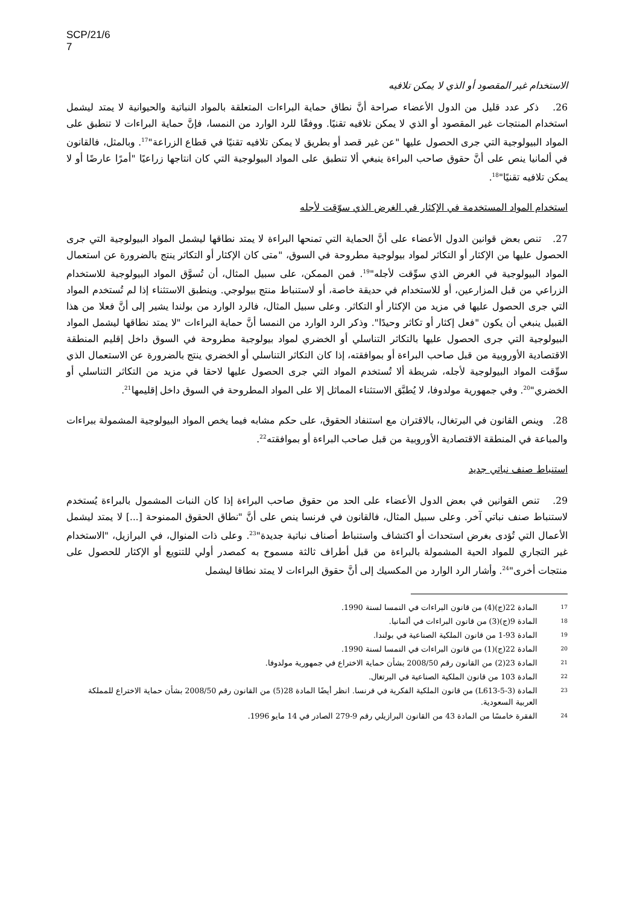SCP/21/6
7
الاستخدام غير المقصود أو الذي لا يمكن تلافيه
26. ذكر عدد قليل من الدول الأعضاء صراحة أنَّ نطاق حماية البراءات المتعلقة بالمواد النباتية والحيوانية لا يمتد ليشمل استخدام المنتجات غير المقصود أو الذي لا يمكن تلافيه تقنيًا. ووفقًا للرد الوارد من النمسا، فإنَّ حماية البراءات لا تنطبق على المواد البيولوجية التي جرى الحصول عليها "عن غير قصد أو بطريق لا يمكن تلافيه تقنيًا في قطاع الزراعة"<sup>17</sup>. وبالمثل، فالقانون في ألمانيا ينص على أنَّ حقوق صاحب البراءة ينبغي ألا تنطبق على المواد البيولوجية التي كان انتاجها زراعيًا "أمرًا عارضًا أو لا يمكن تلافيه تقنيًا"<sup>18</sup>.
استخدام المواد المستخدمة في الإكثار في الغرض الذي سوّقت لأجله
27. تنص بعض قوانين الدول الأعضاء على أنَّ الحماية التي تمنحها البراءة لا يمتد نطاقها ليشمل المواد البيولوجية التي جرى الحصول عليها من الإكثار أو التكاثر لمواد بيولوجية مطروحة في السوق، "متى كان الإكثار أو التكاثر ينتج بالضرورة عن استعمال المواد البيولوجية في الغرض الذي سوِّقت لأجله"<sup>19</sup>. فمن الممكن، على سبيل المثال، أن تُسوَّق المواد البيولوجية للاستخدام الزراعي من قبل المزارعين، أو للاستخدام في حديقة خاصة، أو لاستنباط منتج بيولوجي. وينطبق الاستثناء إذا لم تُستخدم المواد التي جرى الحصول عليها في مزيد من الإكثار أو التكاثر. وعلى سبيل المثال، فالرد الوارد من بولندا يشير إلى أنَّ فعلا من هذا القبيل ينبغي أن يكون "فعل إكثار أو تكاثر وحيدًا". وذكر الرد الوارد من النمسا أنَّ حماية البراءات "لا يمتد نطاقها ليشمل المواد البيولوجية التي جرى الحصول عليها بالتكاثر التناسلي أو الخضري لمواد بيولوجية مطروحة في السوق داخل إقليم المنطقة الاقتصادية الأوروبية من قبل صاحب البراءة أو بموافقته، إذا كان التكاثر التناسلي أو الخضري ينتج بالضرورة عن الاستعمال الذي سوِّقت المواد البيولوجية لأجله، شريطة ألا تُستخدم المواد التي جرى الحصول عليها لاحقا في مزيد من التكاثر التناسلي أو الخضري"<sup>20</sup>. وفي جمهورية مولدوفا، لا يُطبَّق الاستثناء المماثل إلا على المواد المطروحة في السوق داخل إقليمها<sup>21</sup>.
28. وينص القانون في البرتغال، بالاقتران مع استنفاد الحقوق، على حكم مشابه فيما يخص المواد البيولوجية المشمولة ببراءات والمباعة في المنطقة الاقتصادية الأوروبية من قبل صاحب البراءة أو بموافقته<sup>22</sup>.
استنباط صنف نباتي جديد
29. تنص القوانين في بعض الدول الأعضاء على الحد من حقوق صاحب البراءة إذا كان النبات المشمول بالبراءة يُستخدم لاستنباط صنف نباتي آخر. وعلى سبيل المثال، فالقانون في فرنسا ينص على أنَّ "نطاق الحقوق الممنوحة [...] لا يمتد ليشمل الأعمال التي تُؤدى بغرض استحداث أو اكتشاف واستنباط أصناف نباتية جديدة"<sup>23</sup>. وعلى ذات المنوال، في البرازيل، "الاستخدام غير التجاري للمواد الحية المشمولة بالبراءة من قبل أطراف ثالثة مسموح به كمصدر أولي للتنويع أو الإكثار للحصول على منتجات أخرى"<sup>24</sup>. وأشار الرد الوارد من المكسيك إلى أنَّ حقوق البراءات لا يمتد نطاقا ليشمل
<sup>17</sup> المادة 22(ج)(4) من قانون البراءات في النمسا لسنة 1990.
<sup>18</sup> المادة 9(ج)(3) من قانون البراءات في ألمانيا.
<sup>19</sup> المادة 93-1 من قانون الملكية الصناعية في بولندا.
<sup>20</sup> المادة 22(ج)(1) من قانون البراءات في النمسا لسنة 1990.
<sup>21</sup> المادة 23(2) من القانون رقم 2008/50 بشأن حماية الاختراع في جمهورية مولدوفا.
<sup>22</sup> المادة 103 من قانون الملكية الصناعية في البرتغال.
<sup>23</sup> المادة (L613-5-3) من قانون الملكية الفكرية في فرنسا. انظر أيضًا المادة 28(5) من القانون رقم 2008/50 بشأن حماية الاختراع للمملكة العربية السعودية.
<sup>24</sup> الفقرة خامسًا من المادة 43 من القانون البرازيلي رقم 9-279 الصادر في 14 مايو 1996.